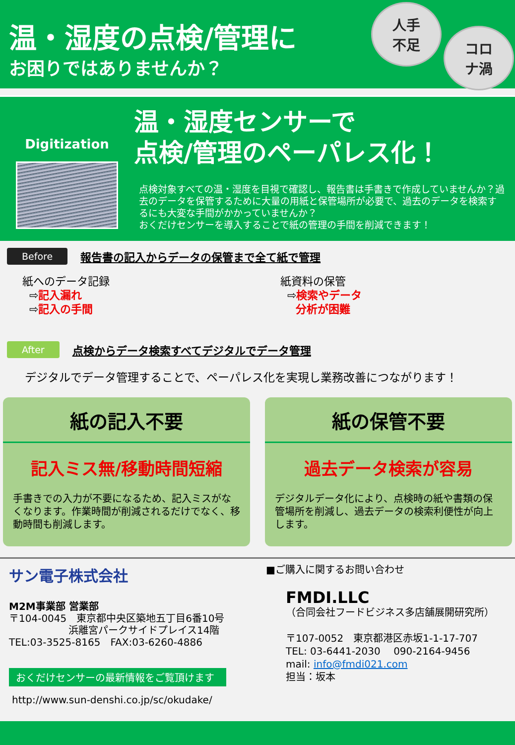温・湿度の点検/管理に
お困りではありませんか？
人手
不足
コロ
ナ渦
Digitization
温・湿度センサーで
点検/管理のペーパレス化！
点検対象すべての温・湿度を目視で確認し、報告書は手書きで作成していませんか？過去のデータを保管するために大量の用紙と保管場所が必要で、過去のデータを検索するにも大変な手間がかかっていませんか？
おくだけセンサーを導入することで紙の管理の手間を削減できます！
Before 報告書の記入からデータの保管まで全て紙で管理
紙へのデータ記録
⇨記入漏れ
⇨記入の手間
紙資料の保管
⇨検索やデータ
分析が困難
After 点検からデータ検索すべてデジタルでデータ管理
デジタルでデータ管理することで、ペーパレス化を実現し業務改善につながります！
紙の記入不要
記入ミス無/移動時間短縮
手書きでの入力が不要になるため、記入ミスがなくなります。作業時間が削減されるだけでなく、移動時間も削減します。
紙の保管不要
過去データ検索が容易
デジタルデータ化により、点検時の紙や書類の保管場所を削減し、過去データの検索利便性が向上します。
サン電子株式会社
M2M事業部 営業部
〒104-0045　東京都中央区築地五丁目6番10号
　　　　　　浜離宮パークサイドプレイス14階
TEL:03-3525-8165　FAX:03-6260-4886
おくだけセンサーの最新情報をご覧頂けます
http://www.sun-denshi.co.jp/sc/okudake/
■ご購入に関するお問い合わせ
FMDI.LLC
（合同会社フードビジネス多店舗展開研究所）
〒107-0052　東京都港区赤坂1-1-17-707
TEL: 03-6441-2030　 090-2164-9456
mail: info@fmdi021.com
担当：坂本